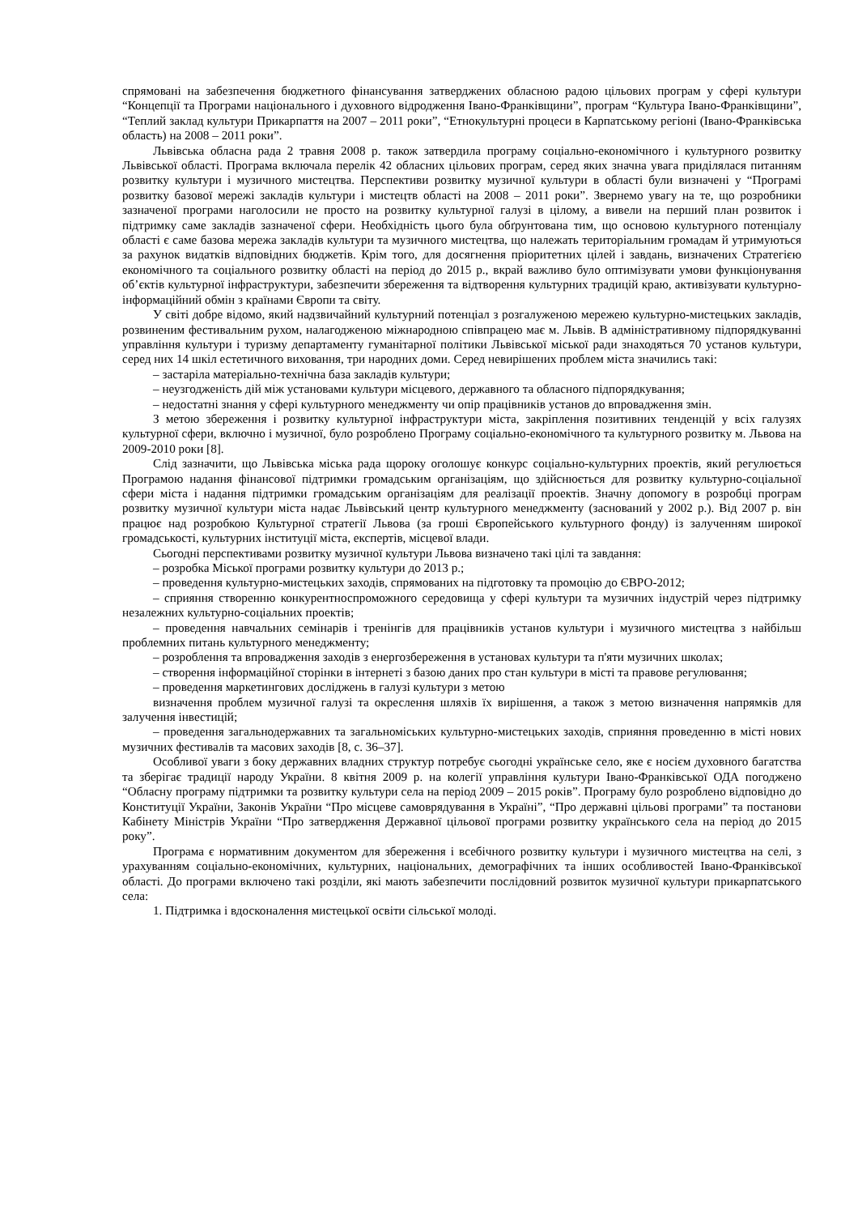спрямовані на забезпечення бюджетного фінансування затверджених обласною радою цільових програм у сфері культури “Концепції та Програми національного і духовного відродження Івано-Франківщини”, програм “Культура Івано-Франківщини”, “Теплий заклад культури Прикарпаття на 2007 – 2011 роки”, “Етнокультурні процеси в Карпатському регіоні (Івано-Франківська область) на 2008 – 2011 роки”.
Львівська обласна рада 2 травня 2008 р. також затвердила програму соціально-економічного і культурного розвитку Львівської області. Програма включала перелік 42 обласних цільових програм, серед яких значна увага приділялася питанням розвитку культури і музичного мистецтва. Перспективи розвитку музичної культури в області були визначені у “Програмі розвитку базової мережі закладів культури і мистецтв області на 2008 – 2011 роки”. Звернемо увагу на те, що розробники зазначеної програми наголосили не просто на розвитку культурної галузі в цілому, а вивели на перший план розвиток і підтримку саме закладів зазначеної сфери. Необхідність цього була обґрунтована тим, що основою культурного потенціалу області є саме базова мережа закладів культури та музичного мистецтва, що належать територіальним громадам й утримуються за рахунок видатків відповідних бюджетів. Крім того, для досягнення пріоритетних цілей і завдань, визначених Стратегією економічного та соціального розвитку області на період до 2015 р., вкрай важливо було оптимізувати умови функціонування об’єктів культурної інфраструктури, забезпечити збереження та відтворення культурних традицій краю, активізувати культурно-інформаційний обмін з країнами Європи та світу.
У світі добре відомо, який надзвичайний культурний потенціал з розгалуженою мережею культурно-мистецьких закладів, розвиненим фестивальним рухом, налагодженою міжнародною співпрацею має м. Львів. В адміністративному підпорядкуванні управління культури і туризму департаменту гуманітарної політики Львівської міської ради знаходяться 70 установ культури, серед них 14 шкіл естетичного виховання, три народних доми. Серед невирішених проблем міста значились такі:
– застаріла матеріально-технічна база закладів культури;
– неузгодженість дій між установами культури місцевого, державного та обласного підпорядкування;
– недостатні знання у сфері культурного менеджменту чи опір працівників установ до впровадження змін.
З метою збереження і розвитку культурної інфраструктури міста, закріплення позитивних тенденцій у всіх галузях культурної сфери, включно і музичної, було розроблено Програму соціально-економічного та культурного розвитку м. Львова на 2009-2010 роки [8].
Слід зазначити, що Львівська міська рада щороку оголошує конкурс соціально-культурних проектів, який регулюється Програмою надання фінансової підтримки громадським організаціям, що здійснюється для розвитку культурно-соціальної сфери міста і надання підтримки громадським організаціям для реалізації проектів. Значну допомогу в розробці програм розвитку музичної культури міста надає Львівський центр культурного менеджменту (заснований у 2002 р.). Від 2007 р. він працює над розробкою Культурної стратегії Львова (за гроші Європейського культурного фонду) із залученням широкої громадськості, культурних інституції міста, експертів, місцевої влади.
Сьогодні перспективами розвитку музичної культури Львова визначено такі цілі та завдання:
– розробка Міської програми розвитку культури до 2013 р.;
– проведення культурно-мистецьких заходів, спрямованих на підготовку та промоцію до ЄВРО-2012;
– сприяння створенню конкурентноспроможного середовища у сфері культури та музичних індустрій через підтримку незалежних культурно-соціальних проектів;
– проведення навчальних семінарів і тренінгів для працівників установ культури і музичного мистецтва з найбільш проблемних питань культурного менеджменту;
– розроблення та впровадження заходів з енергозбереження в установах культури та п'яти музичних школах;
– створення інформаційної сторінки в інтернеті з базою даних про стан культури в місті та правове регулювання;
– проведення маркетингових досліджень в галузі культури з метою
визначення проблем музичної галузі та окреслення шляхів їх вирішення, а також з метою визначення напрямків для залучення інвестицій;
– проведення загальнодержавних та загальноміських культурно-мистецьких заходів, сприяння проведенню в місті нових музичних фестивалів та масових заходів [8, с. 36–37].
Особливої уваги з боку державних владних структур потребує сьогодні українське село, яке є носієм духовного багатства та зберігає традиції народу України. 8 квітня 2009 р. на колегії управління культури Івано-Франківської ОДА погоджено “Обласну програму підтримки та розвитку культури села на період 2009 – 2015 років”. Програму було розроблено відповідно до Конституції України, Законів України “Про місцеве самоврядування в Україні”, “Про державні цільові програми” та постанови Кабінету Міністрів України “Про затвердження Державної цільової програми розвитку українського села на період до 2015 року”.
Програма є нормативним документом для збереження і всебічного розвитку культури і музичного мистецтва на селі, з урахуванням соціально-економічних, культурних, національних, демографічних та інших особливостей Івано-Франківської області. До програми включено такі розділи, які мають забезпечити послідовний розвиток музичної культури прикарпатського села:
1. Підтримка і вдосконалення мистецької освіти сільської молоді.